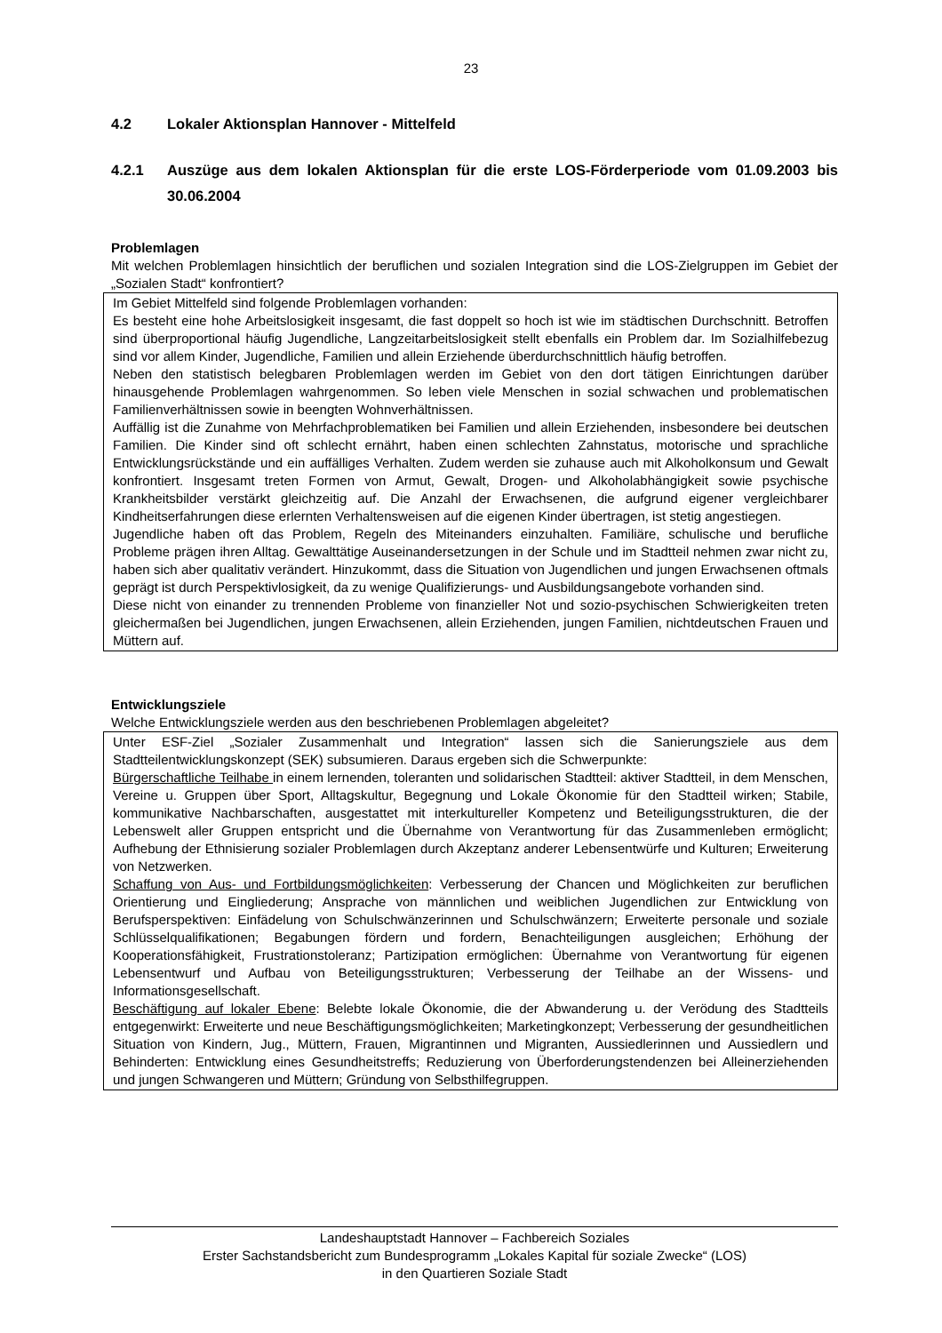23
4.2 Lokaler Aktionsplan Hannover - Mittelfeld
4.2.1 Auszüge aus dem lokalen Aktionsplan für die erste LOS-Förderperiode vom 01.09.2003 bis 30.06.2004
Problemlagen
Mit welchen Problemlagen hinsichtlich der beruflichen und sozialen Integration sind die LOS-Zielgruppen im Gebiet der „Sozialen Stadt“ konfrontiert?
Im Gebiet Mittelfeld sind folgende Problemlagen vorhanden:
Es besteht eine hohe Arbeitslosigkeit insgesamt, die fast doppelt so hoch ist wie im städtischen Durchschnitt. Betroffen sind überproportional häufig Jugendliche, Langzeitarbeitslosigkeit stellt ebenfalls ein Problem dar. Im Sozialhilfebezug sind vor allem Kinder, Jugendliche, Familien und allein Erziehende überdurchschnittlich häufig betroffen.
Neben den statistisch belegbaren Problemlagen werden im Gebiet von den dort tätigen Einrichtungen darüber hinausgehende Problemlagen wahrgenommen. So leben viele Menschen in sozial schwachen und problematischen Familienverhältnissen sowie in beengten Wohnverhältnissen.
Auffällig ist die Zunahme von Mehrfachproblematiken bei Familien und allein Erziehenden, insbesondere bei deutschen Familien. Die Kinder sind oft schlecht ernährt, haben einen schlechten Zahnstatus, motorische und sprachliche Entwicklungsrückstände und ein auffälliges Verhalten. Zudem werden sie zuhause auch mit Alkoholkonsum und Gewalt konfrontiert. Insgesamt treten Formen von Armut, Gewalt, Drogen- und Alkoholabhängigkeit sowie psychische Krankheitsbilder verstärkt gleichzeitig auf. Die Anzahl der Erwachsenen, die aufgrund eigener vergleichbarer Kindheitserfahrungen diese erlernten Verhaltensweisen auf die eigenen Kinder übertragen, ist stetig angestiegen.
Jugendliche haben oft das Problem, Regeln des Miteinanders einzuhalten. Familiäre, schulische und berufliche Probleme prägen ihren Alltag. Gewalttätige Auseinandersetzungen in der Schule und im Stadtteil nehmen zwar nicht zu, haben sich aber qualitativ verändert. Hinzukommt, dass die Situation von Jugendlichen und jungen Erwachsenen oftmals geprägt ist durch Perspektivlosigkeit, da zu wenige Qualifizierungs- und Ausbildungsangebote vorhanden sind.
Diese nicht von einander zu trennenden Probleme von finanzieller Not und sozio-psychischen Schwierigkeiten treten gleichermaßen bei Jugendlichen, jungen Erwachsenen, allein Erziehenden, jungen Familien, nichtdeutschen Frauen und Müttern auf.
Entwicklungsziele
Welche Entwicklungsziele werden aus den beschriebenen Problemlagen abgeleitet?
Unter ESF-Ziel „Sozialer Zusammenhalt und Integration“ lassen sich die Sanierungsziele aus dem Stadtteilentwicklungskonzept (SEK) subsumieren. Daraus ergeben sich die Schwerpunkte:
Bürgerschaftliche Teilhabe in einem lernenden, toleranten und solidarischen Stadtteil: aktiver Stadtteil, in dem Menschen, Vereine u. Gruppen über Sport, Alltagskultur, Begegnung und Lokale Ökonomie für den Stadtteil wirken; Stabile, kommunikative Nachbarschaften, ausgestattet mit interkultureller Kompetenz und Beteiligungsstrukturen, die der Lebenswelt aller Gruppen entspricht und die Übernahme von Verantwortung für das Zusammenleben ermöglicht; Aufhebung der Ethnisierung sozialer Problemlagen durch Akzeptanz anderer Lebensentwürfe und Kulturen; Erweiterung von Netzwerken.
Schaffung von Aus- und Fortbildungsmöglichkeiten: Verbesserung der Chancen und Möglichkeiten zur beruflichen Orientierung und Eingliederung; Ansprache von männlichen und weiblichen Jugendlichen zur Entwicklung von Berufsperspektiven: Einfädelung von Schulschwänzerinnen und Schulschwänzern; Erweiterte personale und soziale Schlüsselqualifikationen; Begabungen fördern und fordern, Benachteiligungen ausgleichen; Erhöhung der Kooperationsfähigkeit, Frustrationstoleranz; Partizipation ermöglichen: Übernahme von Verantwortung für eigenen Lebensentwurf und Aufbau von Beteiligungsstrukturen; Verbesserung der Teilhabe an der Wissens- und Informationsgesellschaft.
Beschäftigung auf lokaler Ebene: Belebte lokale Ökonomie, die der Abwanderung u. der Verödung des Stadtteils entgegenwirkt: Erweiterte und neue Beschäftigungsmöglichkeiten; Marketingkonzept; Verbesserung der gesundheitlichen Situation von Kindern, Jug., Müttern, Frauen, Migrantinnen und Migranten, Aussiedlerinnen und Aussiedlern und Behinderten: Entwicklung eines Gesundheitstreffs; Reduzierung von Überforderungstendenzen bei Alleinerziehenden und jungen Schwangeren und Müttern; Gründung von Selbsthilfegruppen.
Landeshauptstadt Hannover – Fachbereich Soziales
Erster Sachstandsbericht zum Bundesprogramm „Lokales Kapital für soziale Zwecke“ (LOS)
in den Quartieren Soziale Stadt